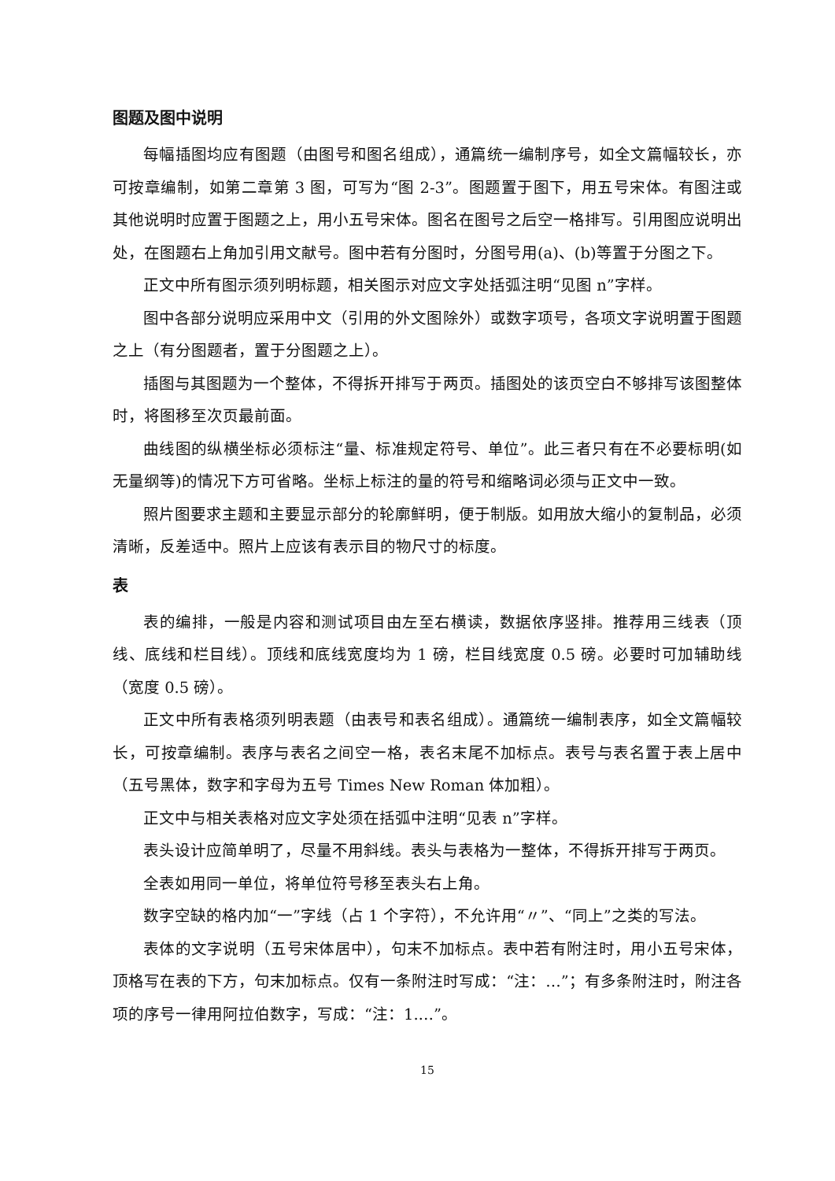图题及图中说明
每幅插图均应有图题（由图号和图名组成），通篇统一编制序号，如全文篇幅较长，亦可按章编制，如第二章第 3 图，可写为“图 2-3”。图题置于图下，用五号宋体。有图注或其他说明时应置于图题之上，用小五号宋体。图名在图号之后空一格排写。引用图应说明出处，在图题右上角加引用文献号。图中若有分图时，分图号用(a)、(b)等置于分图之下。
正文中所有图示须列明标题，相关图示对应文字处括弧注明“见图 n”字样。
图中各部分说明应采用中文（引用的外文图除外）或数字项号，各项文字说明置于图题之上（有分图题者，置于分图题之上）。
插图与其图题为一个整体，不得拆开排写于两页。插图处的该页空白不够排写该图整体时，将图移至次页最前面。
曲线图的纵横坐标必须标注“量、标准规定符号、单位”。此三者只有在不必要标明(如无量纲等)的情况下方可省略。坐标上标注的量的符号和缩略词必须与正文中一致。
照片图要求主题和主要显示部分的轮廓鲜明，便于制版。如用放大缩小的复制品，必须清晰，反差适中。照片上应该有表示目的物尺寸的标度。
表
表的编排，一般是内容和测试项目由左至右横读，数据依序竖排。推荐用三线表（顶线、底线和栏目线）。顶线和底线宽度均为 1 磅，栏目线宽度 0.5 磅。必要时可加辅助线（宽度 0.5 磅）。
正文中所有表格须列明表题（由表号和表名组成）。通篇统一编制表序，如全文篇幅较长，可按章编制。表序与表名之间空一格，表名末尾不加标点。表号与表名置于表上居中（五号黑体，数字和字母为五号 Times New Roman 体加粗）。
正文中与相关表格对应文字处须在括弧中注明“见表 n”字样。
表头设计应简单明了，尽量不用斜线。表头与表格为一整体，不得拆开排写于两页。
全表如用同一单位，将单位符号移至表头右上角。
数字空缺的格内加“一”字线（占 1 个字符），不允许用“〃”、“同上”之类的写法。
表体的文字说明（五号宋体居中），句末不加标点。表中若有附注时，用小五号宋体，顶格写在表的下方，句末加标点。仅有一条附注时写成：“注：…”；有多条附注时，附注各项的序号一律用阿拉伯数字，写成：“注：1.…”。
15